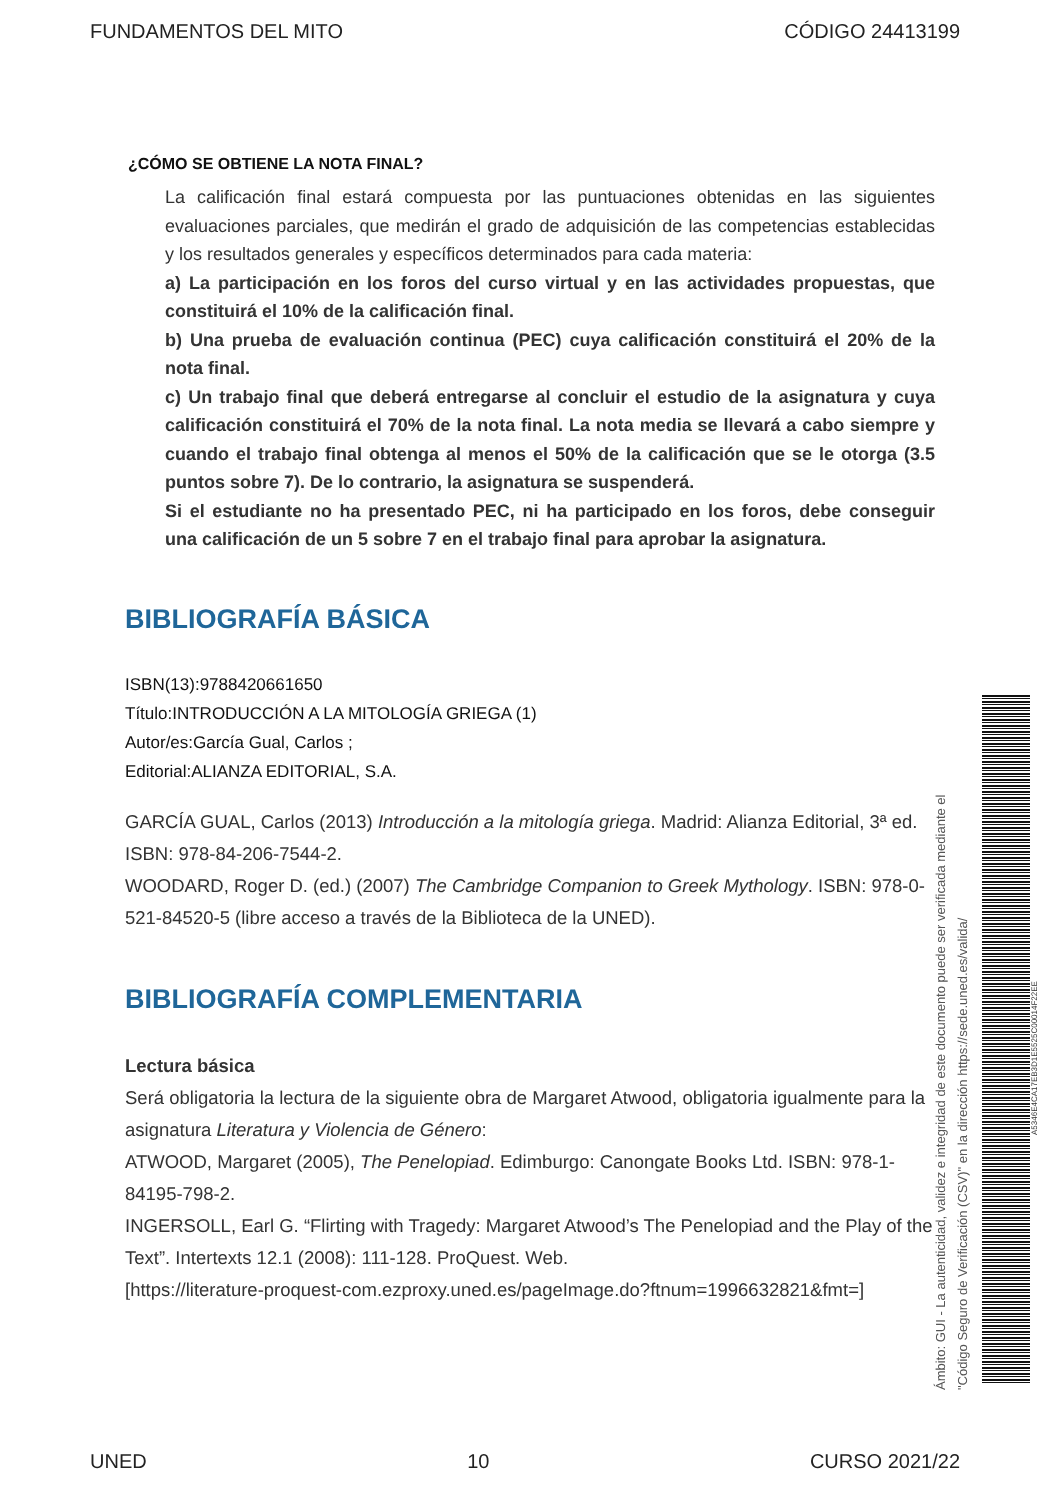FUNDAMENTOS DEL MITO CÓDIGO 24413199
¿CÓMO SE OBTIENE LA NOTA FINAL?
La calificación final estará compuesta por las puntuaciones obtenidas en las siguientes evaluaciones parciales, que medirán el grado de adquisición de las competencias establecidas y los resultados generales y específicos determinados para cada materia:
a) La participación en los foros del curso virtual y en las actividades propuestas, que constituirá el 10% de la calificación final.
b) Una prueba de evaluación continua (PEC) cuya calificación constituirá el 20% de la nota final.
c) Un trabajo final que deberá entregarse al concluir el estudio de la asignatura y cuya calificación constituirá el 70% de la nota final. La nota media se llevará a cabo siempre y cuando el trabajo final obtenga al menos el 50% de la calificación que se le otorga (3.5 puntos sobre 7). De lo contrario, la asignatura se suspenderá.
Si el estudiante no ha presentado PEC, ni ha participado en los foros, debe conseguir una calificación de un 5 sobre 7 en el trabajo final para aprobar la asignatura.
BIBLIOGRAFÍA BÁSICA
ISBN(13):9788420661650
Título:INTRODUCCIÓN A LA MITOLOGÍA GRIEGA (1)
Autor/es:García Gual, Carlos ;
Editorial:ALIANZA EDITORIAL, S.A.
GARCÍA GUAL, Carlos (2013) Introducción a la mitología griega. Madrid: Alianza Editorial, 3ª ed. ISBN: 978-84-206-7544-2.
WOODARD, Roger D. (ed.) (2007) The Cambridge Companion to Greek Mythology. ISBN: 978-0-521-84520-5 (libre acceso a través de la Biblioteca de la UNED).
BIBLIOGRAFÍA COMPLEMENTARIA
Lectura básica
Será obligatoria la lectura de la siguiente obra de Margaret Atwood, obligatoria igualmente para la asignatura Literatura y Violencia de Género:
ATWOOD, Margaret (2005), The Penelopiad. Edimburgo: Canongate Books Ltd. ISBN: 978-1-84195-798-2.
INGERSOLL, Earl G. “Flirting with Tragedy: Margaret Atwood’s The Penelopiad and the Play of the Text”. Intertexts 12.1 (2008): 111-128. ProQuest. Web.
[https://literature-proquest-com.ezproxy.uned.es/pageImage.do?ftnum=1996632821&fmt=]
Ámbito: GUI - La autenticidad, validez e integridad de este documento puede ser verificada mediante el
"Código Seguro de Verificación (CSV)" en la dirección https://sede.uned.es/valida/
A5346E4CA17EB3D1E5525C00014F22EE
UNED 10 CURSO 2021/22